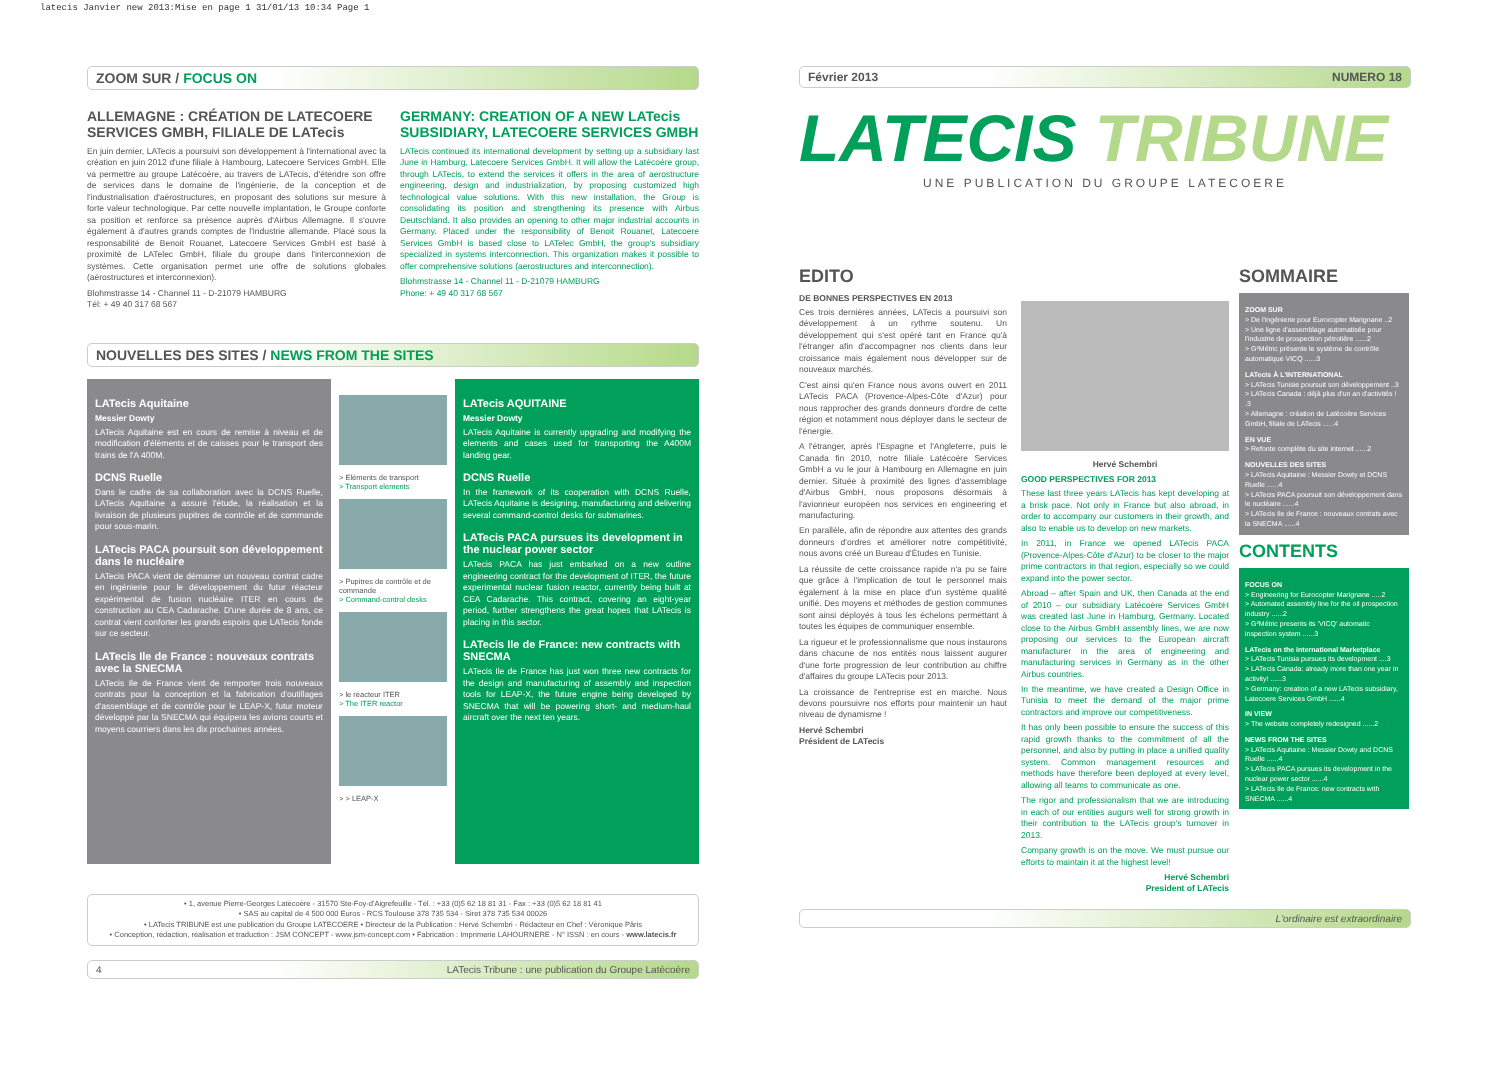latecis Janvier new 2013:Mise en page 1 31/01/13 10:34 Page 1
ZOOM SUR / FOCUS ON
ALLEMAGNE : CRÉATION DE LATECOERE SERVICES GMBH, FILIALE DE LATecis
En juin dernier, LATecis a poursuivi son développement à l'international avec la création en juin 2012 d'une filiale à Hambourg, Latecoere Services GmbH. Elle va permettre au groupe Latécoère, au travers de LATecis, d'étendre son offre de services dans le domaine de l'ingénierie, de la conception et de l'industrialisation d'aérostructures, en proposant des solutions sur mesure à forte valeur technologique. Par cette nouvelle implantation, le Groupe conforte sa position et renforce sa présence auprès d'Airbus Allemagne. Il s'ouvre également à d'autres grands comptes de l'industrie allemande. Placé sous la responsabilité de Benoit Rouanet, Latecoere Services GmbH est basé à proximité de LATelec GmbH, filiale du groupe dans l'interconnexion de systèmes. Cette organisation permet une offre de solutions globales (aérostructures et interconnexion).
Blohmstrasse 14 - Channel 11 - D-21079 HAMBURG
Tél: + 49 40 317 68 567
GERMANY: CREATION OF A NEW LATecis SUBSIDIARY, LATECOERE SERVICES GMBH
LATecis continued its international development by setting up a subsidiary last June in Hamburg, Latecoere Services GmbH. It will allow the Latécoère group, through LATecis, to extend the services it offers in the area of aerostructure engineering, design and industrialization, by proposing customized high technological value solutions. With this new installation, the Group is consolidating its position and strengthening its presence with Airbus Deutschland. It also provides an opening to other major industrial accounts in Germany. Placed under the responsibility of Benoit Rouanet, Latecoere Services GmbH is based close to LATelec GmbH, the group's subsidiary specialized in systems interconnection. This organization makes it possible to offer comprehensive solutions (aerostructures and interconnection).
Blohmstrasse 14 - Channel 11 - D-21079 HAMBURG
Phone: + 49 40 317 68 567
NOUVELLES DES SITES / NEWS FROM THE SITES
LATecis Aquitaine
Messier Dowty
LATecis Aquitaine est en cours de remise à niveau et de modification d'éléments et de caisses pour le transport des trains de l'A 400M.
DCNS Ruelle
Dans le cadre de sa collaboration avec la DCNS Ruelle, LATecis Aquitaine a assuré l'étude, la réalisation et la livraison de plusieurs pupitres de contrôle et de commande pour sous-marin.
LATecis PACA poursuit son développement dans le nucléaire
LATecis PACA vient de démarrer un nouveau contrat cadre en ingénierie pour le développement du futur réacteur expérimental de fusion nucléaire ITER en cours de construction au CEA Cadarache. D'une durée de 8 ans, ce contrat vient conforter les grands espoirs que LATecis fonde sur ce secteur.
LATecis Ile de France : nouveaux contrats avec la SNECMA
LATecis Ile de France vient de remporter trois nouveaux contrats pour la conception et la fabrication d'outillages d'assemblage et de contrôle pour le LEAP-X, futur moteur développé par la SNECMA qui équipera les avions courts et moyens courriers dans les dix prochaines années.
> Eléments de transport
> Transport elements
> Pupitres de contrôle et de commande
> Command-control desks
> le réacteur ITER
> The ITER reactor
> > LEAP-X
LATecis AQUITAINE
Messier Dowty
LATecis Aquitaine is currently upgrading and modifying the elements and cases used for transporting the A400M landing gear.
DCNS Ruelle
In the framework of its cooperation with DCNS Ruelle, LATecis Aquitaine is designing, manufacturing and delivering several command-control desks for submarines.
LATecis PACA pursues its development in the nuclear power sector
LATecis PACA has just embarked on a new outline engineering contract for the development of ITER, the future experimental nuclear fusion reactor, currently being built at CEA Cadarache. This contract, covering an eight-year period, further strengthens the great hopes that LATecis is placing in this sector.
LATecis Ile de France: new contracts with SNECMA
LATecis Ile de France has just won three new contracts for the design and manufacturing of assembly and inspection tools for LEAP-X, the future engine being developed by SNECMA that will be powering short- and medium-haul aircraft over the next ten years.
• 1, avenue Pierre-Georges Latécoère - 31570 Ste-Foy-d'Aigrefeuille - Tél. : +33 (0)5 62 18 81 31 - Fax : +33 (0)5 62 18 81 41
• SAS au capital de 4 500 000 Euros - RCS Toulouse 378 735 534 - Siret 378 735 534 00026
• LATecis TRIBUNE est une publication du Groupe LATECOERE • Directeur de la Publication : Hervé Schembri - Rédacteur en Chef : Véronique Pâris
• Conception, rédaction, réalisation et traduction : JSM CONCEPT - www.jsm-concept.com • Fabrication : Imprimerie LAHOURNERE - N° ISSN : en cours - www.latecis.fr
4 LATecis Tribune : une publication du Groupe Latécoère
Février 2013 NUMERO 18
LATECIS TRIBUNE
UNE PUBLICATION DU GROUPE LATECOERE
EDITO
DE BONNES PERSPECTIVES EN 2013
Ces trois dernières années, LATecis a poursuivi son développement à un rythme soutenu. Un développement qui s'est opéré tant en France qu'à l'étranger afin d'accompagner nos clients dans leur croissance mais également nous développer sur de nouveaux marchés.
C'est ainsi qu'en France nous avons ouvert en 2011 LATecis PACA (Provence-Alpes-Côte d'Azur) pour nous rapprocher des grands donneurs d'ordre de cette région et notamment nous déployer dans le secteur de l'énergie.
A l'étranger, après l'Espagne et l'Angleterre, puis le Canada fin 2010, notre filiale Latécoère Services GmbH a vu le jour à Hambourg en Allemagne en juin dernier. Située à proximité des lignes d'assemblage d'Airbus GmbH, nous proposons désormais à l'avionneur européen nos services en engineering et manufacturing.
En parallèle, afin de répondre aux attentes des grands donneurs d'ordres et améliorer notre compétitivité, nous avons créé un Bureau d'Études en Tunisie.
La réussite de cette croissance rapide n'a pu se faire que grâce à l'implication de tout le personnel mais également à la mise en place d'un système qualité unifié. Des moyens et méthodes de gestion communes sont ainsi déployés à tous les échelons permettant à toutes les équipes de communiquer ensemble.
La rigueur et le professionnalisme que nous instaurons dans chacune de nos entités nous laissent augurer d'une forte progression de leur contribution au chiffre d'affaires du groupe LATecis pour 2013.
La croissance de l'entreprise est en marche. Nous devons poursuivre nos efforts pour maintenir un haut niveau de dynamisme !
Hervé Schembri
Président de LATecis
Hervé Schembri
GOOD PERSPECTIVES FOR 2013
These last three years LATecis has kept developing at a brisk pace. Not only in France but also abroad, in order to accompany our customers in their growth, and also to enable us to develop on new markets.
In 2011, in France we opened LATecis PACA (Provence-Alpes-Côte d'Azur) to be closer to the major prime contractors in that region, especially so we could expand into the power sector.
Abroad – after Spain and UK, then Canada at the end of 2010 – our subsidiary Latécoère Services GmbH was created last June in Hamburg, Germany. Located close to the Airbus GmbH assembly lines, we are now proposing our services to the European aircraft manufacturer in the area of engineering and manufacturing services in Germany as in the other Airbus countries.
In the meantime, we have created a Design Office in Tunisia to meet the demand of the major prime contractors and improve our competitiveness.
It has only been possible to ensure the success of this rapid growth thanks to the commitment of all the personnel, and also by putting in place a unified quality system. Common management resources and methods have therefore been deployed at every level, allowing all teams to communicate as one.
The rigor and professionalism that we are introducing in each of our entities augurs well for strong growth in their contribution to the LATecis group's turnover in 2013.
Company growth is on the move. We must pursue our efforts to maintain it at the highest level!
Hervé Schembri
President of LATecis
SOMMAIRE
ZOOM SUR
> De l'ingénierie pour Eurocopter Marignane ..2
> Une ligne d'assemblage automatisée pour l'industrie de prospection pétrolière ......2
> G²Métric présente le système de contrôle automatique VICQ ......3
LATecis À L'INTERNATIONAL
> LATecis Tunisie poursuit son développement ..3
> LATecis Canada : déjà plus d'un an d'activités ! .3
> Allemagne : création de Latécoère Services GmbH, filiale de LATecis ......4
EN VUE
> Refonte complète du site internet ......2
NOUVELLES DES SITES
> LATecis Aquitaine : Messier Dowty et DCNS Ruelle ......4
> LATecis PACA poursuit son développement dans le nucléaire ......4
> LATecis Ile de France : nouveaux contrats avec la SNECMA ......4
CONTENTS
FOCUS ON
> Engineering for Eurocopter Marignane .....2
> Automated assembly line for the oil prospection industry ......2
> G²Métric presents its 'VICQ' automatic inspection system ......3
LATecis on the international Marketplace
> LATecis Tunisia pursues its development ....3
> LATecis Canada: already more than one year in activity! ......3
> Germany: creation of a new LATecis subsidiary, Latecoere Services GmbH ......4
IN VIEW
> The website completely redesigned ......2
NEWS FROM THE SITES
> LATecis Aquitaine : Messier Dowty and DCNS Ruelle ......4
> LATecis PACA pursues its development in the nuclear power sector ......4
> LATecis Ile de France: new contracts with SNECMA ......4
L'ordinaire est extraordinaire